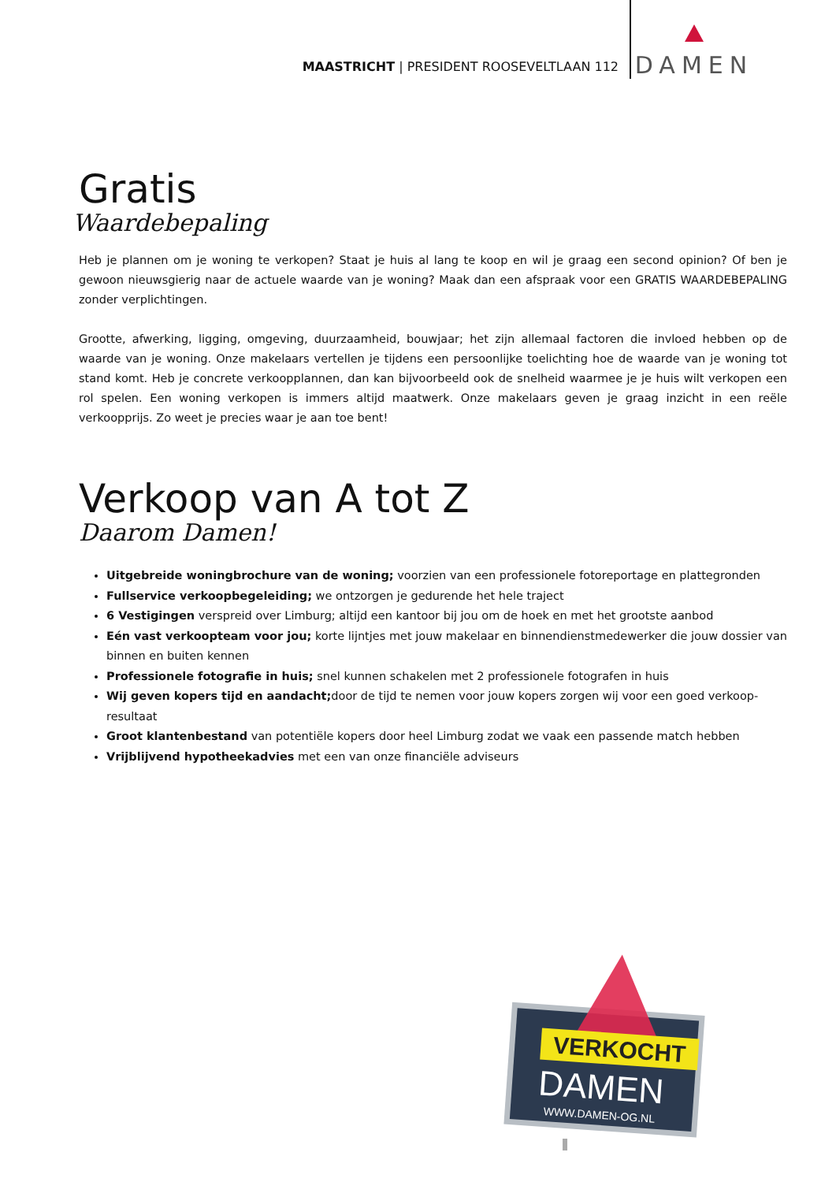MAASTRICHT | PRESIDENT ROOSEVELTLAAN 112
DAMEN
Gratis
Waardebepaling
Heb je plannen om je woning te verkopen? Staat je huis al lang te koop en wil je graag een second opinion? Of ben je gewoon nieuwsgierig naar de actuele waarde van je woning? Maak dan een afspraak voor een GRATIS WAARDEBEPALING zonder verplichtingen.
Grootte, afwerking, ligging, omgeving, duurzaamheid, bouwjaar; het zijn allemaal factoren die invloed hebben op de waarde van je woning. Onze makelaars vertellen je tijdens een persoonlijke toelichting hoe de waarde van je woning tot stand komt. Heb je concrete verkoopplannen, dan kan bijvoorbeeld ook de snelheid waarmee je je huis wilt verkopen een rol spelen. Een woning verkopen is immers altijd maatwerk. Onze makelaars geven je graag inzicht in een reële verkoopprijs. Zo weet je precies waar je aan toe bent!
Verkoop van A tot Z
Daarom Damen!
Uitgebreide woningbrochure van de woning; voorzien van een professionele fotoreportage en plattegronden
Fullservice verkoopbegeleiding; we ontzorgen je gedurende het hele traject
6 Vestigingen verspreid over Limburg; altijd een kantoor bij jou om de hoek en met het grootste aanbod
Eén vast verkoopteam voor jou; korte lijntjes met jouw makelaar en binnendienstmedewerker die jouw dossier van binnen en buiten kennen
Professionele fotografie in huis; snel kunnen schakelen met 2 professionele fotografen in huis
Wij geven kopers tijd en aandacht; door de tijd te nemen voor jouw kopers zorgen wij voor een goed verkoop-resultaat
Groot klantenbestand van potentiële kopers door heel Limburg zodat we vaak een passende match hebben
Vrijblijvend hypotheekadvies met een van onze financiële adviseurs
VERKOCHT
DAMEN
WWW.DAMEN-OG.NL